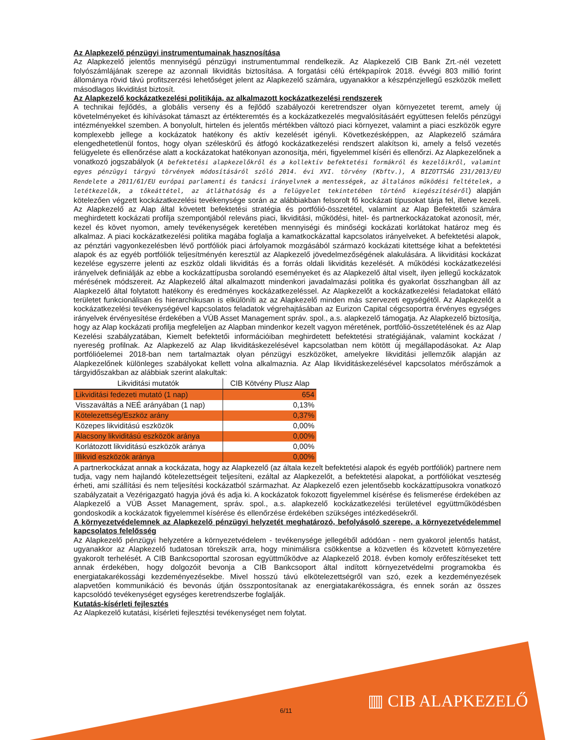Az Alapkezelő pénzügyi instrumentumainak hasznosítása
Az Alapkezelő jelentős mennyiségű pénzügyi instrumentummal rendelkezik. Az Alapkezelő CIB Bank Zrt.-nél vezetett folyószámlájának szerepe az azonnali likviditás biztosítása. A forgatási célú értékpapírok 2018. évvégi 803 millió forint állománya rövid távú profitszerzési lehetőséget jelent az Alapkezelő számára, ugyanakkor a készpénzjellegű eszközök mellett másodlagos likviditást biztosít.
Az Alapkezelő kockázatkezelési politikája, az alkalmazott kockázatkezelési rendszerek
A technikai fejlődés, a globális verseny és a fejlődő szabályozói keretrendszer olyan környezetet teremt, amely új követelményeket és kihívásokat támaszt az értékteremtés és a kockázatkezelés megvalósításáért együttesen felelős pénzügyi intézményekkel szemben. A bonyolult, hirtelen és jelentős mértékben változó piaci környezet, valamint a piaci eszközök egyre komplexebb jellege a kockázatok hatékony és aktív kezelését igényli. Következésképpen, az Alapkezelő számára elengedhetetlenül fontos, hogy olyan széleskörű és átfogó kockázatkezelési rendszert alakítson ki, amely a felső vezetés felügyelete és ellenőrzése alatt a kockázatokat hatékonyan azonosítja, méri, figyelemmel kíséri és ellenőrzi. Az Alapkezelőnek a vonatkozó jogszabályok (A befektetési alapkezelőkről és a kollektív befektetési formákról és kezelőikről, valamint egyes pénzügyi tárgyú törvények módosításáról szóló 2014. évi XVI. törvény (Kbftv.), A BIZOTTSÁG 231/2013/EU Rendelete a 2011/61/EU európai parlamenti és tanácsi irányelvnek a mentességek, az általános működési feltételek, a letétkezelők, a tőkeáttétel, az átláthatóság és a felügyelet tekintetében történő kiegészítéséről) alapján kötelezően végzett kockázatkezelési tevékenysége során az alábbiakban felsorolt fő kockázati típusokat tárja fel, illetve kezeli. Az Alapkezelő az Alap által követett befektetési stratégia és portfólió-összetétel, valamint az Alap Befektetői számára meghirdetett kockázati profilja szempontjából releváns piaci, likviditási, működési, hitel- és partnerkockázatokat azonosít, mér, kezel és követ nyomon, amely tevékenységek keretében mennyiségi és minőségi kockázati korlátokat határoz meg és alkalmaz. A piaci kockázatkezelési politika magába foglalja a kamatkockázattal kapcsolatos irányelveket. A befektetési alapok, az pénztári vagyonkezelésben lévő portfóliók piaci árfolyamok mozgásából származó kockázati kitettsége kihat a befektetési alapok és az egyéb portfóliók teljesítményén keresztül az Alapkezelő jövedelmezőségének alakulására. A likviditási kockázat kezelése egyszerre jelenti az eszköz oldali likviditás és a forrás oldali likviditás kezelését. A működési kockázatkezelési irányelvek definiálják az ebbe a kockázattípusba sorolandó eseményeket és az Alapkezelő által viselt, ilyen jellegű kockázatok mérésének módszereit. Az Alapkezelő által alkalmazott mindenkori javadalmazási politika és gyakorlat összhangban áll az Alapkezelő által folytatott hatékony és eredményes kockázatkezeléssel. Az Alapkezelőt a kockázatkezelési feladatokat ellátó területet funkcionálisan és hierarchikusan is elkülöníti az az Alapkezelő minden más szervezeti egységétől. Az Alapkezelőt a kockázatkezelési tevékenységével kapcsolatos feladatok végrehajtásában az Eurizon Capital cégcsoportra érvényes egységes irányelvek érvényesítése érdekében a VÚB Asset Management správ. spol., a.s. alapkezelő támogatja. Az Alapkezelő biztosítja, hogy az Alap kockázati profilja megfeleljen az Alapban mindenkor kezelt vagyon méretének, portfólió-összetételének és az Alap Kezelési szabályzatában, Kiemelt befektetői információiban meghirdetett befektetési stratégiájának, valamint kockázat / nyereség profilnak. Az Alapkezelő az Alap likviditáskezelésével kapcsolatban nem kötött új megállapodásokat. Az Alap portfólióelemei 2018-ban nem tartalmaztak olyan pénzügyi eszközöket, amelyekre likviditási jellemzőik alapján az Alapkezelőnek különleges szabályokat kellett volna alkalmaznia. Az Alap likviditáskezelésével kapcsolatos mérőszámok a tárgyidőszakban az alábbiak szerint alakultak:
| Likviditási mutatók | CIB Kötvény Plusz Alap |
| --- | --- |
| Likviditási fedezeti mutató (1 nap) | 654 |
| Visszaváltás a NEÉ arányában (1 nap) | 0,13% |
| Kötelezettség/Eszköz arány | 0,37% |
| Közepes likviditású eszközök | 0,00% |
| Alacsony likviditású eszközök aránya | 0,00% |
| Korlátozott likviditású eszközök aránya | 0,00% |
| Illikvid eszközök aránya | 0,00% |
A partnerkockázat annak a kockázata, hogy az Alapkezelő (az általa kezelt befektetési alapok és egyéb portfóliók) partnere nem tudja, vagy nem hajlandó kötelezettségeit teljesíteni, ezáltal az Alapkezelőt, a befektetési alapokat, a portfóliókat veszteség érheti, ami szállítási és nem teljesítési kockázatból származhat. Az Alapkezelő ezen jelentősebb kockázattípusokra vonatkozó szabályzatait a Vezérigazgató hagyja jóvá és adja ki. A kockázatok fokozott figyelemmel kísérése és felismerése érdekében az Alapkezelő a VÚB Asset Management, správ. spol., a.s. alapkezelő kockázatkezelési területével együttműködésben gondoskodik a kockázatok figyelemmel kísérése és ellenőrzése érdekében szükséges intézkedésekről.
A környezetvédelemnek az Alapkezelő pénzügyi helyzetét meghatározó, befolyásoló szerepe, a környezetvédelemmel kapcsolatos felelősség
Az Alapkezelő pénzügyi helyzetére a környezetvédelem - tevékenysége jellegéből adódóan - nem gyakorol jelentős hatást, ugyanakkor az Alapkezelő tudatosan törekszik arra, hogy minimálisra csökkentse a közvetlen és közvetett környezetére gyakorolt terhelését. A CIB Bankcsoporttal szorosan együttműködve az Alapkezelő 2018. évben komoly erőfeszítéseket tett annak érdekében, hogy dolgozóit bevonja a CIB Bankcsoport által indított környezetvédelmi programokba és energiatakarékossági kezdeményezésekbe. Mivel hosszú távú elkötelezettségről van szó, ezek a kezdeményezések alapvetően kommunikáció és bevonás útján összpontosítanak az energiatakarékosságra, és ennek során az összes kapcsolódó tevékenységet egységes keretrendszerbe foglalják.
Kutatás-kísérleti fejlesztés
Az Alapkezelő kutatási, kísérleti fejlesztési tevékenységet nem folytat.
6/11 ▥ CIB ALAPKEZELŐ